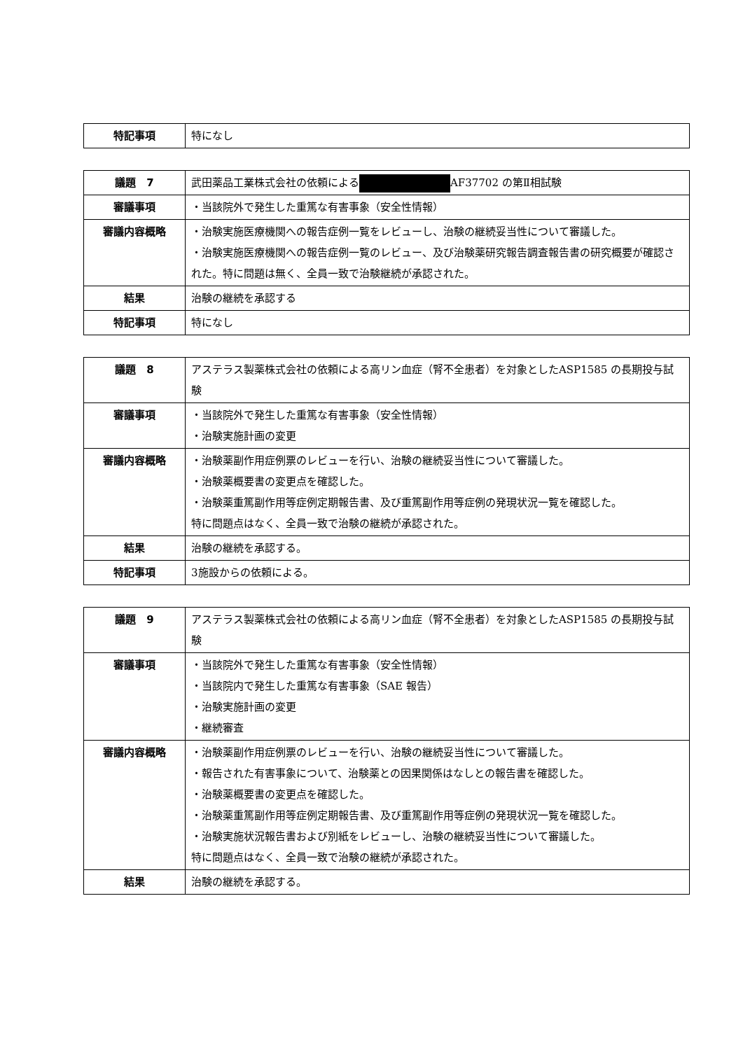| 特記事項 | 特になし |
| 議題 7 | 武田薬品工業株式会社の依頼による AF37702 の第Ⅱ相試験 |
| 審議事項 | ・当該院外で発生した重篤な有害事象（安全性情報） |
| 審議内容概略 | ・治験実施医療機関への報告症例一覧をレビューし、治験の継続妥当性について審議した。 ・治験実施医療機関への報告症例一覧のレビュー、及び治験薬研究報告調査報告書の研究概要が確認された。特に問題は無く、全員一致で治験継続が承認された。 |
| 結果 | 治験の継続を承認する |
| 特記事項 | 特になし |
| 議題 8 | アステラス製薬株式会社の依頼による高リン血症（腎不全患者）を対象としたASP1585 の長期投与試験 |
| 審議事項 | ・当該院外で発生した重篤な有害事象（安全性情報） ・治験実施計画の変更 |
| 審議内容概略 | ・治験薬副作用症例票のレビューを行い、治験の継続妥当性について審議した。 ・治験薬概要書の変更点を確認した。 ・治験薬重篤副作用等症例定期報告書、及び重篤副作用等症例の発現状況一覧を確認した。 特に問題点はなく、全員一致で治験の継続が承認された。 |
| 結果 | 治験の継続を承認する。 |
| 特記事項 | 3施設からの依頼による。 |
| 議題 9 | アステラス製薬株式会社の依頼による高リン血症（腎不全患者）を対象としたASP1585 の長期投与試験 |
| 審議事項 | ・当該院外で発生した重篤な有害事象（安全性情報） ・当該院内で発生した重篤な有害事象（SAE 報告） ・治験実施計画の変更 ・継続審査 |
| 審議内容概略 | ・治験薬副作用症例票のレビューを行い、治験の継続妥当性について審議した。 ・報告された有害事象について、治験薬との因果関係はなしとの報告書を確認した。 ・治験薬概要書の変更点を確認した。 ・治験薬重篤副作用等症例定期報告書、及び重篤副作用等症例の発現状況一覧を確認した。 ・治験実施状況報告書および別紙をレビューし、治験の継続妥当性について審議した。 特に問題点はなく、全員一致で治験の継続が承認された。 |
| 結果 | 治験の継続を承認する。 |